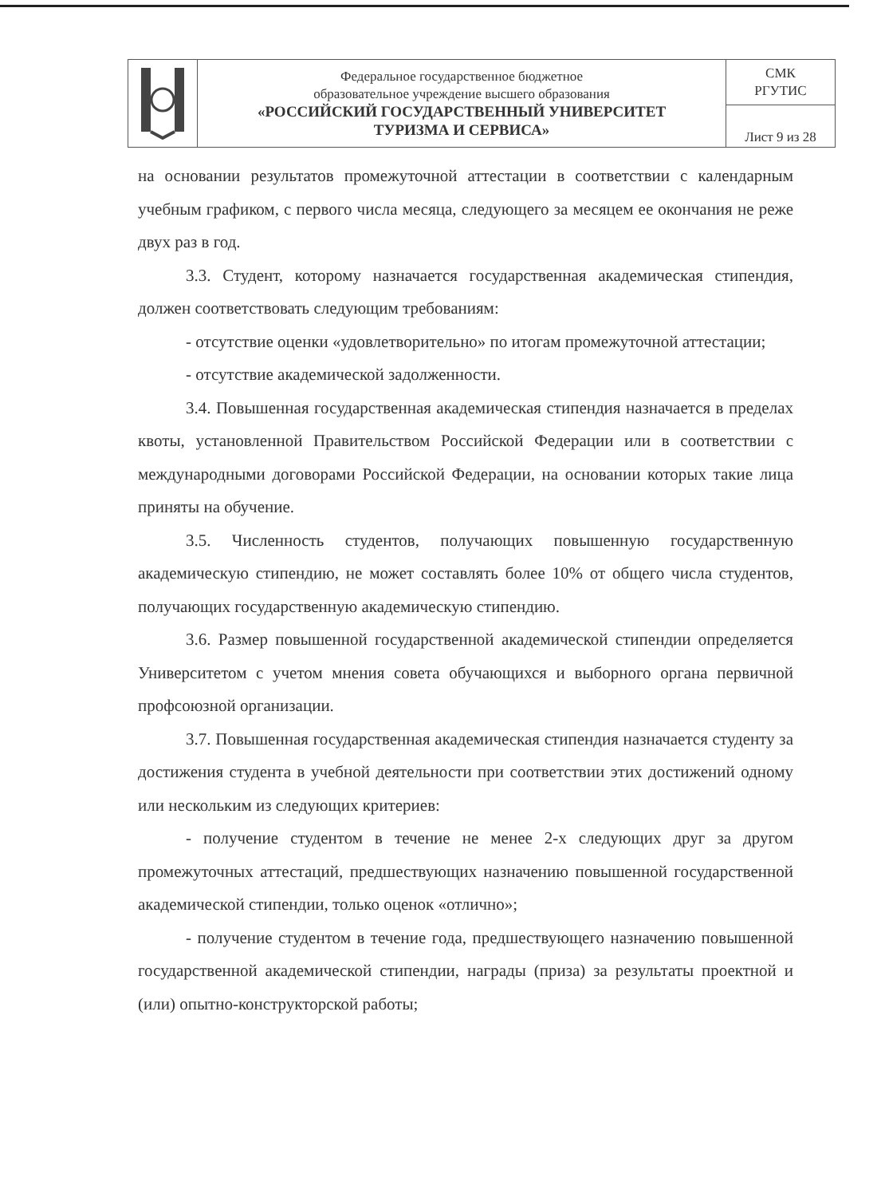| | Федеральное государственное бюджетное образовательное учреждение высшего образования «РОССИЙСКИЙ ГОСУДАРСТВЕННЫЙ УНИВЕРСИТЕТ ТУРИЗМА И СЕРВИСА» | СМК РГУТИС |
| | | Лист 9 из 28 |
на основании результатов промежуточной аттестации в соответствии с календарным учебным графиком, с первого числа месяца, следующего за месяцем ее окончания не реже двух раз в год.
3.3. Студент, которому назначается государственная академическая стипендия, должен соответствовать следующим требованиям:
- отсутствие оценки «удовлетворительно» по итогам промежуточной аттестации;
- отсутствие академической задолженности.
3.4. Повышенная государственная академическая стипендия назначается в пределах квоты, установленной Правительством Российской Федерации или в соответствии с международными договорами Российской Федерации, на основании которых такие лица приняты на обучение.
3.5. Численность студентов, получающих повышенную государственную академическую стипендию, не может составлять более 10% от общего числа студентов, получающих государственную академическую стипендию.
3.6. Размер повышенной государственной академической стипендии определяется Университетом с учетом мнения совета обучающихся и выборного органа первичной профсоюзной организации.
3.7. Повышенная государственная академическая стипендия назначается студенту за достижения студента в учебной деятельности при соответствии этих достижений одному или нескольким из следующих критериев:
- получение студентом в течение не менее 2-х следующих друг за другом промежуточных аттестаций, предшествующих назначению повышенной государственной академической стипендии, только оценок «отлично»;
- получение студентом в течение года, предшествующего назначению повышенной государственной академической стипендии, награды (приза) за результаты проектной и (или) опытно-конструкторской работы;